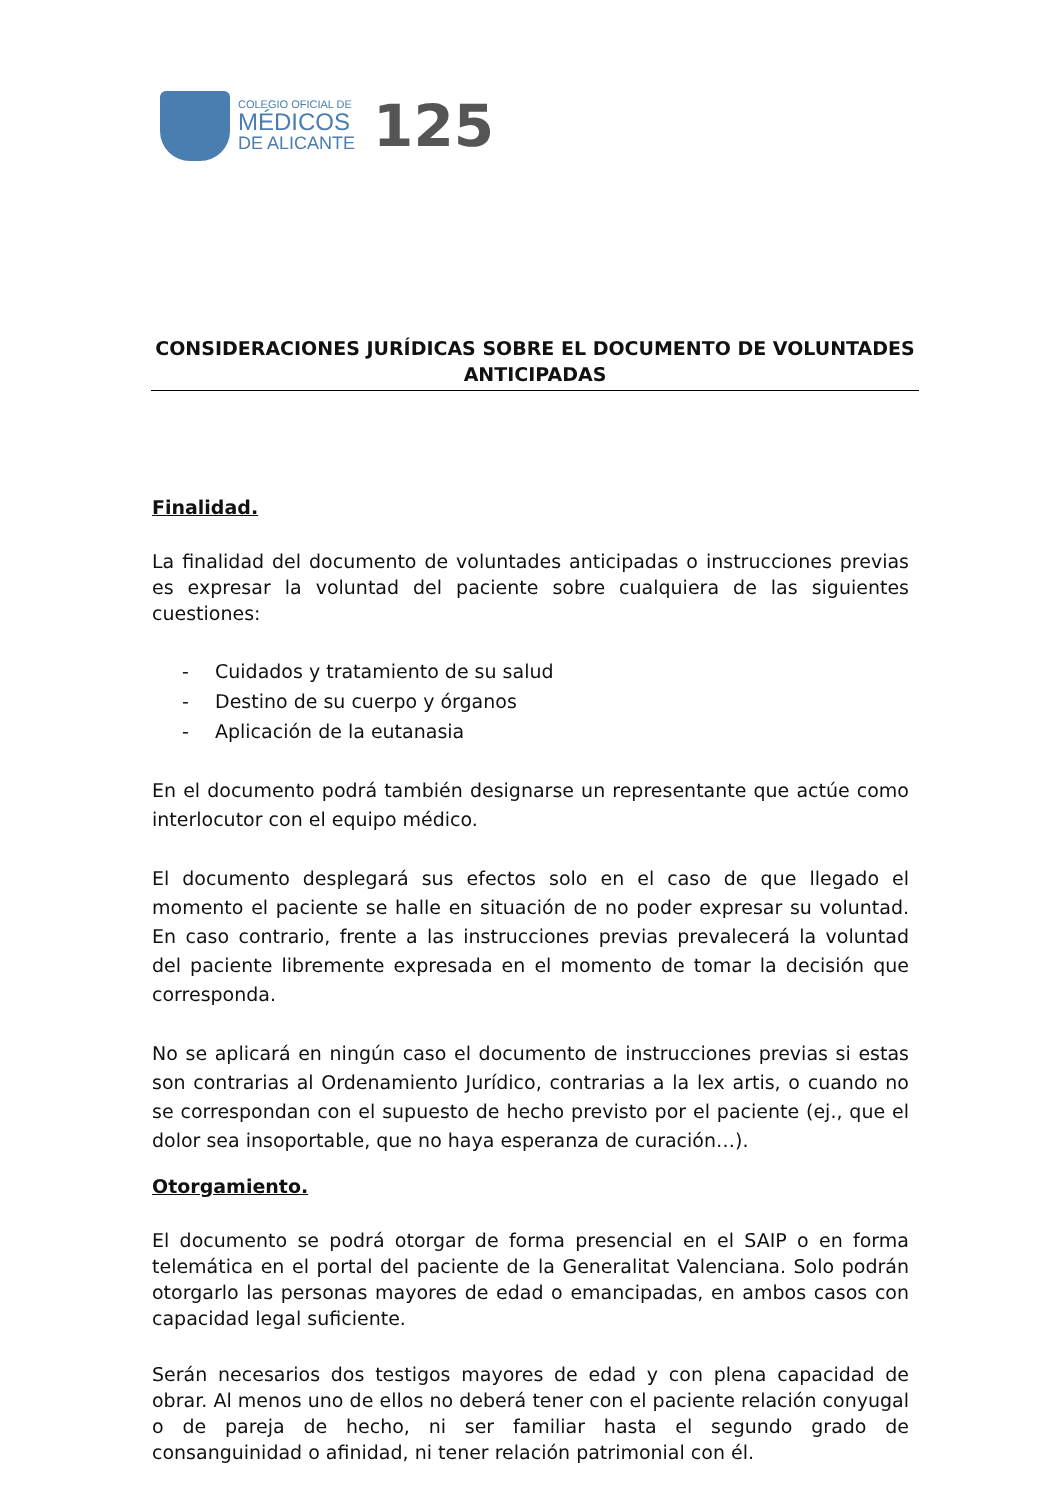COLEGIO OFICIAL DE
MÉDICOS
DE ALICANTE
125
CONSIDERACIONES JURÍDICAS SOBRE EL DOCUMENTO DE VOLUNTADES ANTICIPADAS
Finalidad.
La finalidad del documento de voluntades anticipadas o instrucciones previas es expresar la voluntad del paciente sobre cualquiera de las siguientes cuestiones:
- Cuidados y tratamiento de su salud
- Destino de su cuerpo y órganos
- Aplicación de la eutanasia
En el documento podrá también designarse un representante que actúe como interlocutor con el equipo médico.
El documento desplegará sus efectos solo en el caso de que llegado el momento el paciente se halle en situación de no poder expresar su voluntad. En caso contrario, frente a las instrucciones previas prevalecerá la voluntad del paciente libremente expresada en el momento de tomar la decisión que corresponda.
No se aplicará en ningún caso el documento de instrucciones previas si estas son contrarias al Ordenamiento Jurídico, contrarias a la lex artis, o cuando no se correspondan con el supuesto de hecho previsto por el paciente (ej., que el dolor sea insoportable, que no haya esperanza de curación…).
Otorgamiento.
El documento se podrá otorgar de forma presencial en el SAIP o en forma telemática en el portal del paciente de la Generalitat Valenciana. Solo podrán otorgarlo las personas mayores de edad o emancipadas, en ambos casos con capacidad legal suficiente.
Serán necesarios dos testigos mayores de edad y con plena capacidad de obrar. Al menos uno de ellos no deberá tener con el paciente relación conyugal o de pareja de hecho, ni ser familiar hasta el segundo grado de consanguinidad o afinidad, ni tener relación patrimonial con él.